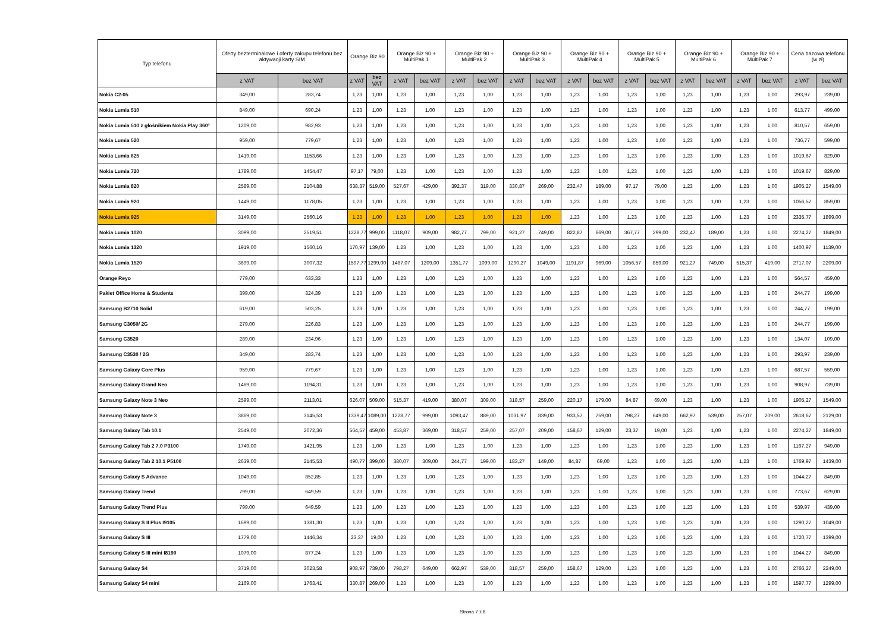| Typ telefonu | Oferty bezterminalowe i oferty zakupu telefonu bez aktywacji karty SIM | | Orange Biz 90 | | Orange Biz 90 + MultiPak 1 | | Orange Biz 90 + MultiPak 2 | | Orange Biz 90 + MultiPak 3 | | Orange Biz 90 + MultiPak 4 | | Orange Biz 90 + MultiPak 5 | | Orange Biz 90 + MultiPak 6 | | Orange Biz 90 + MultiPak 7 | | Cena bazowa telefonu (w zł) | |
| --- | --- | --- | --- | --- | --- | --- | --- | --- | --- | --- | --- | --- | --- | --- | --- | --- | --- | --- | --- | --- |
| | z VAT | bez VAT | z VAT | bez VAT | z VAT | bez VAT | z VAT | bez VAT | z VAT | bez VAT | z VAT | bez VAT | z VAT | bez VAT | z VAT | bez VAT | z VAT | bez VAT | z VAT | bez VAT |
| Nokia C2-05 | 349,00 | 283,74 | 1,23 | 1,00 | 1,23 | 1,00 | 1,23 | 1,00 | 1,23 | 1,00 | 1,23 | 1,00 | 1,23 | 1,00 | 1,23 | 1,00 | 1,23 | 1,00 | 293,97 | 239,00 |
| Nokia Lumia 510 | 849,00 | 690,24 | 1,23 | 1,00 | 1,23 | 1,00 | 1,23 | 1,00 | 1,23 | 1,00 | 1,23 | 1,00 | 1,23 | 1,00 | 1,23 | 1,00 | 1,23 | 1,00 | 613,77 | 499,00 |
| Nokia Lumia 510 z głośnikiem Nokia Play 360° | 1209,00 | 982,93 | 1,23 | 1,00 | 1,23 | 1,00 | 1,23 | 1,00 | 1,23 | 1,00 | 1,23 | 1,00 | 1,23 | 1,00 | 1,23 | 1,00 | 1,23 | 1,00 | 810,57 | 659,00 |
| Nokia Lumia 520 | 959,00 | 779,67 | 1,23 | 1,00 | 1,23 | 1,00 | 1,23 | 1,00 | 1,23 | 1,00 | 1,23 | 1,00 | 1,23 | 1,00 | 1,23 | 1,00 | 1,23 | 1,00 | 736,77 | 599,00 |
| Nokia Lumia 625 | 1419,00 | 1153,66 | 1,23 | 1,00 | 1,23 | 1,00 | 1,23 | 1,00 | 1,23 | 1,00 | 1,23 | 1,00 | 1,23 | 1,00 | 1,23 | 1,00 | 1,23 | 1,00 | 1019,67 | 829,00 |
| Nokia Lumia 720 | 1789,00 | 1454,47 | 97,17 | 79,00 | 1,23 | 1,00 | 1,23 | 1,00 | 1,23 | 1,00 | 1,23 | 1,00 | 1,23 | 1,00 | 1,23 | 1,00 | 1,23 | 1,00 | 1019,67 | 829,00 |
| Nokia Lumia 820 | 2589,00 | 2104,88 | 638,37 | 519,00 | 527,67 | 429,00 | 392,37 | 319,00 | 330,87 | 269,00 | 232,47 | 189,00 | 97,17 | 79,00 | 1,23 | 1,00 | 1,23 | 1,00 | 1905,27 | 1549,00 |
| Nokia Lumia 920 | 1449,00 | 1178,05 | 1,23 | 1,00 | 1,23 | 1,00 | 1,23 | 1,00 | 1,23 | 1,00 | 1,23 | 1,00 | 1,23 | 1,00 | 1,23 | 1,00 | 1,23 | 1,00 | 1056,57 | 859,00 |
| Nokia Lumia 925 | 3149,00 | 2560,16 | 1,23 | 1,00 | 1,23 | 1,00 | 1,23 | 1,00 | 1,23 | 1,00 | 1,23 | 1,00 | 1,23 | 1,00 | 1,23 | 1,00 | 1,23 | 1,00 | 2335,77 | 1899,00 |
| Nokia Lumia 1020 | 3099,00 | 2519,51 | 1228,77 | 999,00 | 1118,07 | 909,00 | 982,77 | 799,00 | 921,27 | 749,00 | 822,87 | 669,00 | 367,77 | 299,00 | 232,47 | 189,00 | 1,23 | 1,00 | 2274,27 | 1849,00 |
| Nokia Lumia 1320 | 1919,00 | 1560,16 | 170,97 | 139,00 | 1,23 | 1,00 | 1,23 | 1,00 | 1,23 | 1,00 | 1,23 | 1,00 | 1,23 | 1,00 | 1,23 | 1,00 | 1,23 | 1,00 | 1400,97 | 1139,00 |
| Nokia Lumia 1520 | 3699,00 | 3007,32 | 1597,77 | 1299,00 | 1487,07 | 1209,00 | 1351,77 | 1099,00 | 1290,27 | 1049,00 | 1191,87 | 969,00 | 1056,57 | 859,00 | 921,27 | 749,00 | 515,37 | 419,00 | 2717,07 | 2209,00 |
| Orange Reyo | 779,00 | 633,33 | 1,23 | 1,00 | 1,23 | 1,00 | 1,23 | 1,00 | 1,23 | 1,00 | 1,23 | 1,00 | 1,23 | 1,00 | 1,23 | 1,00 | 1,23 | 1,00 | 564,57 | 459,00 |
| Pakiet Office Home & Students | 399,00 | 324,39 | 1,23 | 1,00 | 1,23 | 1,00 | 1,23 | 1,00 | 1,23 | 1,00 | 1,23 | 1,00 | 1,23 | 1,00 | 1,23 | 1,00 | 1,23 | 1,00 | 244,77 | 199,00 |
| Samsung B2710 Solid | 619,00 | 503,25 | 1,23 | 1,00 | 1,23 | 1,00 | 1,23 | 1,00 | 1,23 | 1,00 | 1,23 | 1,00 | 1,23 | 1,00 | 1,23 | 1,00 | 1,23 | 1,00 | 244,77 | 199,00 |
| Samsung C3050/ 2G | 279,00 | 226,83 | 1,23 | 1,00 | 1,23 | 1,00 | 1,23 | 1,00 | 1,23 | 1,00 | 1,23 | 1,00 | 1,23 | 1,00 | 1,23 | 1,00 | 1,23 | 1,00 | 244,77 | 199,00 |
| Samsung C3520 | 289,00 | 234,96 | 1,23 | 1,00 | 1,23 | 1,00 | 1,23 | 1,00 | 1,23 | 1,00 | 1,23 | 1,00 | 1,23 | 1,00 | 1,23 | 1,00 | 1,23 | 1,00 | 134,07 | 109,00 |
| Samsung C3530 / 2G | 349,00 | 283,74 | 1,23 | 1,00 | 1,23 | 1,00 | 1,23 | 1,00 | 1,23 | 1,00 | 1,23 | 1,00 | 1,23 | 1,00 | 1,23 | 1,00 | 1,23 | 1,00 | 293,97 | 239,00 |
| Samsung Galaxy Core Plus | 959,00 | 779,67 | 1,23 | 1,00 | 1,23 | 1,00 | 1,23 | 1,00 | 1,23 | 1,00 | 1,23 | 1,00 | 1,23 | 1,00 | 1,23 | 1,00 | 1,23 | 1,00 | 687,57 | 559,00 |
| Samsung Galaxy Grand Neo | 1469,00 | 1194,31 | 1,23 | 1,00 | 1,23 | 1,00 | 1,23 | 1,00 | 1,23 | 1,00 | 1,23 | 1,00 | 1,23 | 1,00 | 1,23 | 1,00 | 1,23 | 1,00 | 908,97 | 739,00 |
| Samsung Galaxy Note 3 Neo | 2599,00 | 2113,01 | 626,07 | 509,00 | 515,37 | 419,00 | 380,07 | 309,00 | 318,57 | 259,00 | 220,17 | 179,00 | 84,87 | 69,00 | 1,23 | 1,00 | 1,23 | 1,00 | 1905,27 | 1549,00 |
| Samsung Galaxy Note 3 | 3869,00 | 3145,53 | 1339,47 | 1089,00 | 1228,77 | 999,00 | 1093,47 | 889,00 | 1031,97 | 839,00 | 933,57 | 759,00 | 798,27 | 649,00 | 662,97 | 539,00 | 257,07 | 209,00 | 2618,67 | 2129,00 |
| Samsung Galaxy Tab 10.1 | 2549,00 | 2072,36 | 564,57 | 459,00 | 453,87 | 369,00 | 318,57 | 259,00 | 257,07 | 209,00 | 158,67 | 129,00 | 23,37 | 19,00 | 1,23 | 1,00 | 1,23 | 1,00 | 2274,27 | 1849,00 |
| Samsung Galaxy Tab 2 7.0 P3100 | 1749,00 | 1421,95 | 1,23 | 1,00 | 1,23 | 1,00 | 1,23 | 1,00 | 1,23 | 1,00 | 1,23 | 1,00 | 1,23 | 1,00 | 1,23 | 1,00 | 1,23 | 1,00 | 1167,27 | 949,00 |
| Samsung Galaxy Tab 2 10.1 P5100 | 2639,00 | 2145,53 | 490,77 | 399,00 | 380,07 | 309,00 | 244,77 | 199,00 | 183,27 | 149,00 | 84,87 | 69,00 | 1,23 | 1,00 | 1,23 | 1,00 | 1,23 | 1,00 | 1769,97 | 1439,00 |
| Samsung Galaxy S Advance | 1049,00 | 852,85 | 1,23 | 1,00 | 1,23 | 1,00 | 1,23 | 1,00 | 1,23 | 1,00 | 1,23 | 1,00 | 1,23 | 1,00 | 1,23 | 1,00 | 1,23 | 1,00 | 1044,27 | 849,00 |
| Samsung Galaxy Trend | 799,00 | 649,59 | 1,23 | 1,00 | 1,23 | 1,00 | 1,23 | 1,00 | 1,23 | 1,00 | 1,23 | 1,00 | 1,23 | 1,00 | 1,23 | 1,00 | 1,23 | 1,00 | 773,67 | 629,00 |
| Samsung Galaxy Trend Plus | 799,00 | 649,59 | 1,23 | 1,00 | 1,23 | 1,00 | 1,23 | 1,00 | 1,23 | 1,00 | 1,23 | 1,00 | 1,23 | 1,00 | 1,23 | 1,00 | 1,23 | 1,00 | 539,97 | 439,00 |
| Samsung Galaxy S II Plus I9105 | 1699,00 | 1381,30 | 1,23 | 1,00 | 1,23 | 1,00 | 1,23 | 1,00 | 1,23 | 1,00 | 1,23 | 1,00 | 1,23 | 1,00 | 1,23 | 1,00 | 1,23 | 1,00 | 1290,27 | 1049,00 |
| Samsung Galaxy S III | 1779,00 | 1446,34 | 23,37 | 19,00 | 1,23 | 1,00 | 1,23 | 1,00 | 1,23 | 1,00 | 1,23 | 1,00 | 1,23 | 1,00 | 1,23 | 1,00 | 1,23 | 1,00 | 1720,77 | 1399,00 |
| Samsung Galaxy S III mini I8190 | 1079,00 | 877,24 | 1,23 | 1,00 | 1,23 | 1,00 | 1,23 | 1,00 | 1,23 | 1,00 | 1,23 | 1,00 | 1,23 | 1,00 | 1,23 | 1,00 | 1,23 | 1,00 | 1044,27 | 849,00 |
| Samsung Galaxy S4 | 3719,00 | 3023,58 | 908,97 | 739,00 | 798,27 | 649,00 | 662,97 | 539,00 | 318,57 | 259,00 | 158,67 | 129,00 | 1,23 | 1,00 | 1,23 | 1,00 | 1,23 | 1,00 | 2766,27 | 2249,00 |
| Samsung Galaxy S4 mini | 2169,00 | 1763,41 | 330,87 | 269,00 | 1,23 | 1,00 | 1,23 | 1,00 | 1,23 | 1,00 | 1,23 | 1,00 | 1,23 | 1,00 | 1,23 | 1,00 | 1,23 | 1,00 | 1597,77 | 1299,00 |
Strona 7 z 8